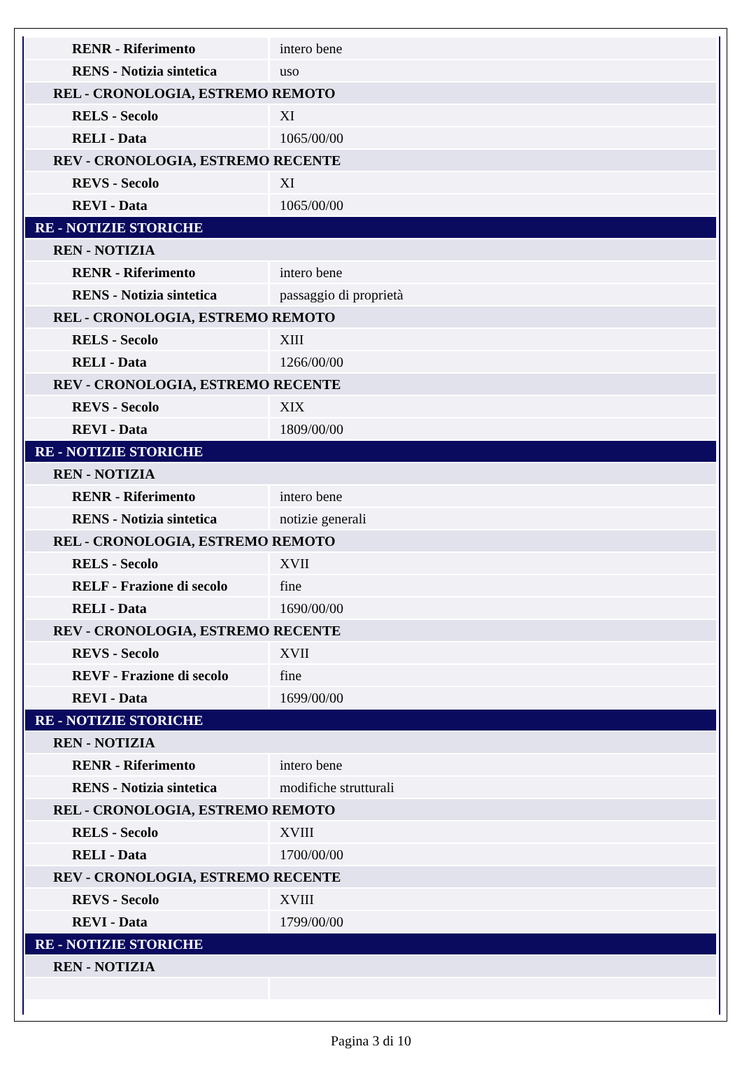| RENR - Riferimento | intero bene |
| RENS - Notizia sintetica | uso |
| REL - CRONOLOGIA, ESTREMO REMOTO | |
| RELS - Secolo | XI |
| RELI - Data | 1065/00/00 |
| REV - CRONOLOGIA, ESTREMO RECENTE | |
| REVS - Secolo | XI |
| REVI - Data | 1065/00/00 |
| RE - NOTIZIE STORICHE | |
| REN - NOTIZIA | |
| RENR - Riferimento | intero bene |
| RENS - Notizia sintetica | passaggio di proprietà |
| REL - CRONOLOGIA, ESTREMO REMOTO | |
| RELS - Secolo | XIII |
| RELI - Data | 1266/00/00 |
| REV - CRONOLOGIA, ESTREMO RECENTE | |
| REVS - Secolo | XIX |
| REVI - Data | 1809/00/00 |
| RE - NOTIZIE STORICHE | |
| REN - NOTIZIA | |
| RENR - Riferimento | intero bene |
| RENS - Notizia sintetica | notizie generali |
| REL - CRONOLOGIA, ESTREMO REMOTO | |
| RELS - Secolo | XVII |
| RELF - Frazione di secolo | fine |
| RELI - Data | 1690/00/00 |
| REV - CRONOLOGIA, ESTREMO RECENTE | |
| REVS - Secolo | XVII |
| REVF - Frazione di secolo | fine |
| REVI - Data | 1699/00/00 |
| RE - NOTIZIE STORICHE | |
| REN - NOTIZIA | |
| RENR - Riferimento | intero bene |
| RENS - Notizia sintetica | modifiche strutturali |
| REL - CRONOLOGIA, ESTREMO REMOTO | |
| RELS - Secolo | XVIII |
| RELI - Data | 1700/00/00 |
| REV - CRONOLOGIA, ESTREMO RECENTE | |
| REVS - Secolo | XVIII |
| REVI - Data | 1799/00/00 |
| RE - NOTIZIE STORICHE | |
| REN - NOTIZIA | |
Pagina 3 di 10